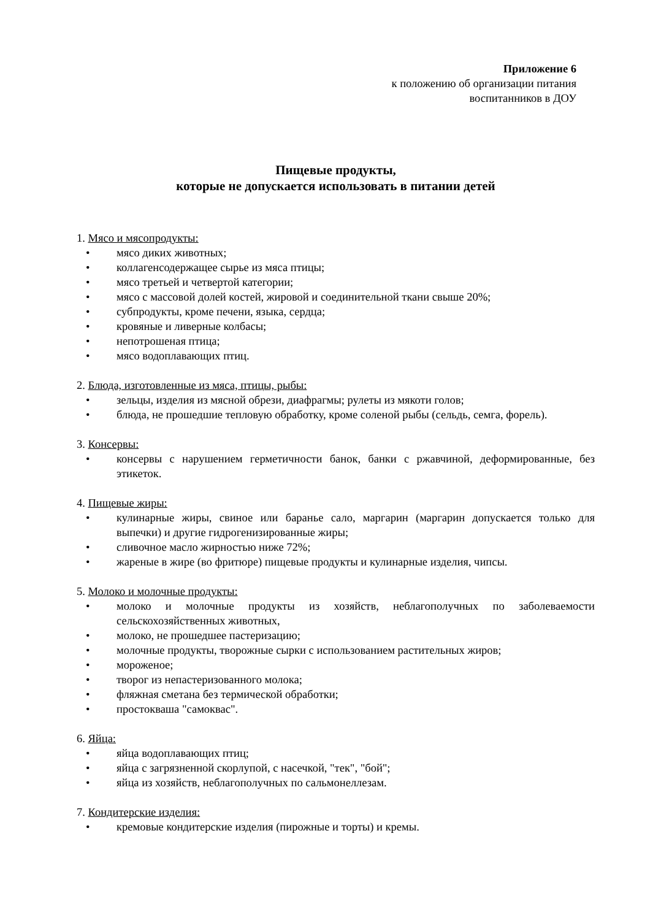Приложение 6
к положению об организации питания
воспитанников в ДОУ
Пищевые продукты,
которые не допускается использовать в питании детей
1. Мясо и мясопродукты:
• мясо диких животных;
• коллагенсодержащее сырье из мяса птицы;
• мясо третьей и четвертой категории;
• мясо с массовой долей костей, жировой и соединительной ткани свыше 20%;
• субпродукты, кроме печени, языка, сердца;
• кровяные и ливерные колбасы;
• непотрошеная птица;
• мясо водоплавающих птиц.
2. Блюда, изготовленные из мяса, птицы, рыбы:
• зельцы, изделия из мясной обрези, диафрагмы; рулеты из мякоти голов;
• блюда, не прошедшие тепловую обработку, кроме соленой рыбы (сельдь, семга, форель).
3. Консервы:
• консервы с нарушением герметичности банок, банки с ржавчиной, деформированные, без этикеток.
4. Пищевые жиры:
• кулинарные жиры, свиное или баранье сало, маргарин (маргарин допускается только для выпечки) и другие гидрогенизированные жиры;
• сливочное масло жирностью ниже 72%;
• жареные в жире (во фритюре) пищевые продукты и кулинарные изделия, чипсы.
5. Молоко и молочные продукты:
• молоко и молочные продукты из хозяйств, неблагополучных по заболеваемости сельскохозяйственных животных,
• молоко, не прошедшее пастеризацию;
• молочные продукты, творожные сырки с использованием растительных жиров;
• мороженое;
• творог из непастеризованного молока;
• фляжная сметана без термической обработки;
• простокваша "самокваc".
6. Яйца:
• яйца водоплавающих птиц;
• яйца с загрязненной скорлупой, с насечкой, "тек", "бой";
• яйца из хозяйств, неблагополучных по сальмонеллезам.
7. Кондитерские изделия:
• кремовые кондитерские изделия (пирожные и торты) и кремы.